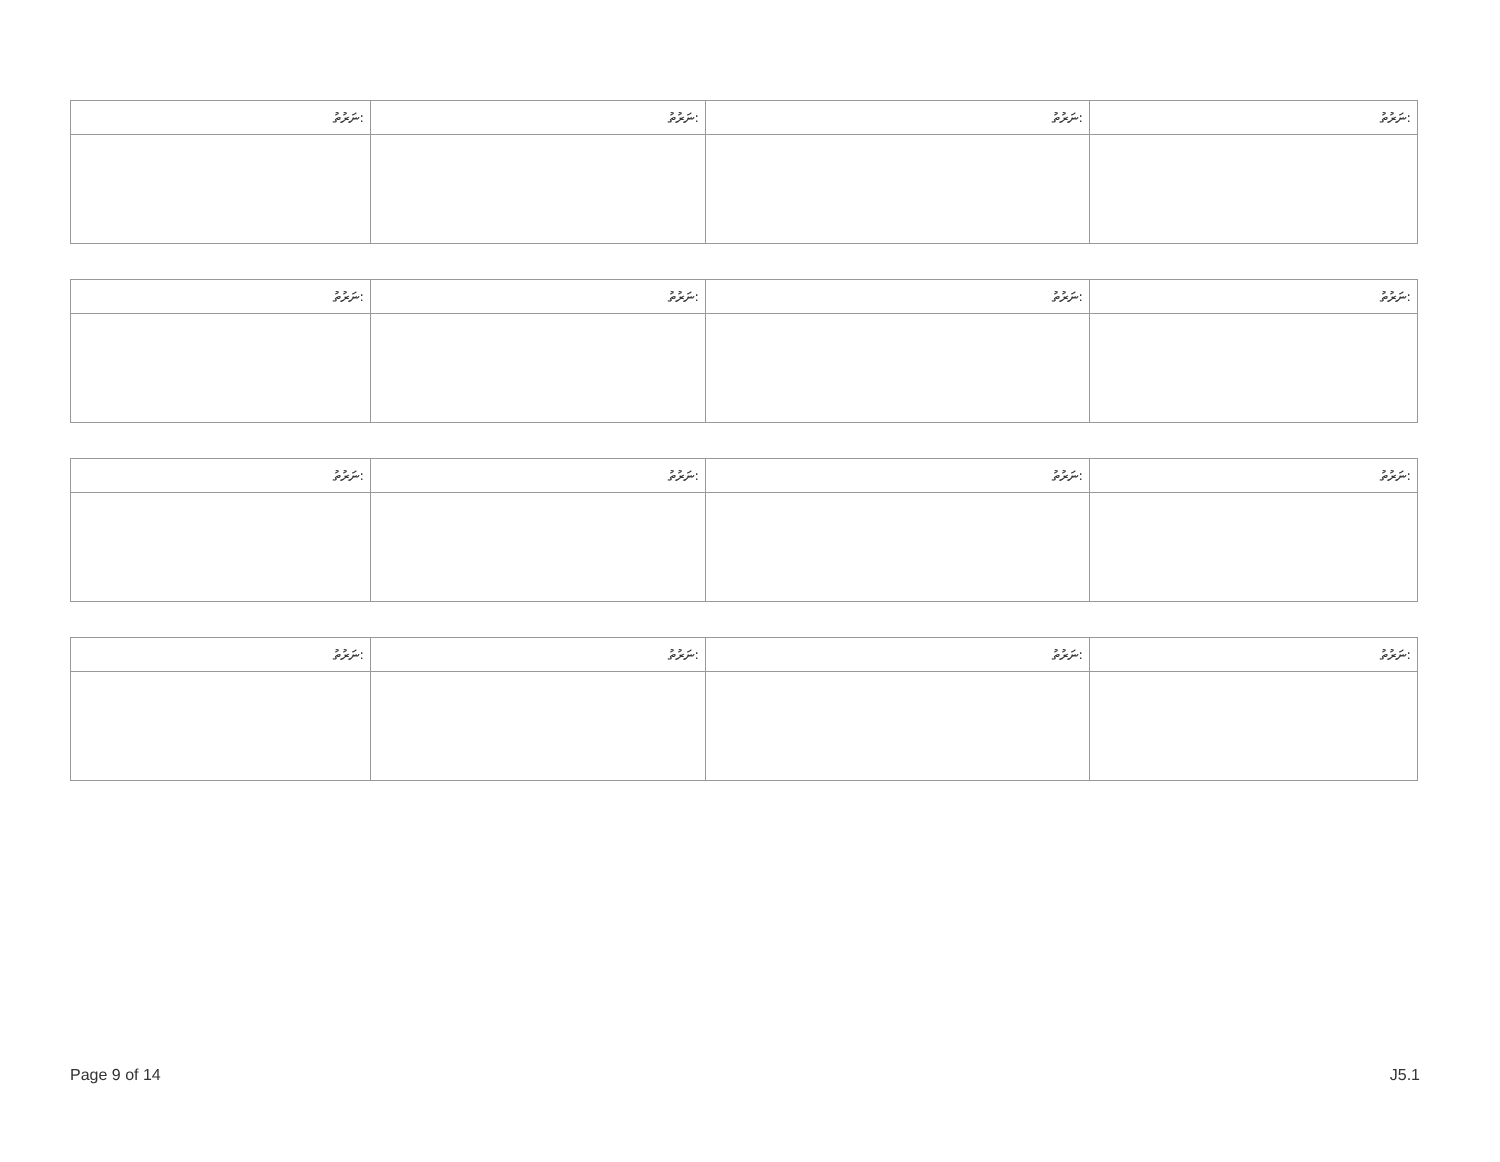| ނަރުތު: | ނަރުތު: | ނަރުތު: | ނަރުތު: |
| --- | --- | --- | --- |
| ނަރުތު: | ނަރުތު: | ނަރުތު: | ނަރުތު: |
| --- | --- | --- | --- |
| ނަރުތު: | ނަރުތު: | ނަރުތު: | ނަރުތު: |
| --- | --- | --- | --- |
| ނަރުތު: | ނަރުތު: | ނަރުތު: | ނަރުތު: |
| --- | --- | --- | --- |
Page 9 of 14 J5.1